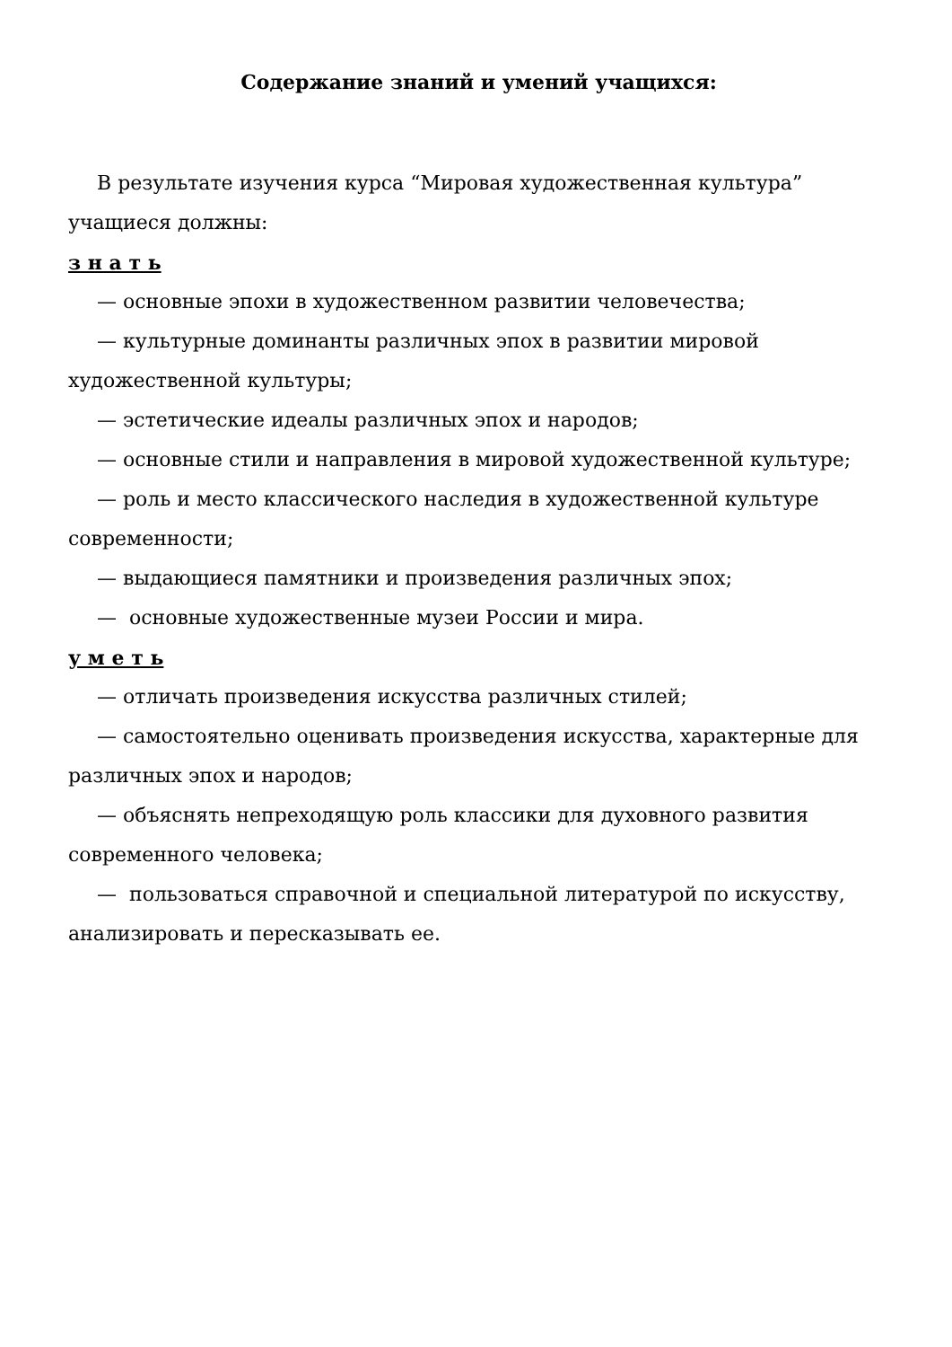Содержание знаний и умений учащихся:
В результате изучения курса “Мировая художественная культура” учащиеся должны:
з н а т ь
— основные эпохи в художественном развитии человечества;
— культурные доминанты различных эпох в развитии мировой художественной культуры;
— эстетические идеалы различных эпох и народов;
— основные стили и направления в мировой художественной культуре;
— роль и место классического наследия в художественной культуре современности;
— выдающиеся памятники и произведения различных эпох;
— основные художественные музеи России и мира.
у м е т ь
— отличать произведения искусства различных стилей;
— самостоятельно оценивать произведения искусства, характерные для различных эпох и народов;
— объяснять непреходящую роль классики для духовного развития современного человека;
— пользоваться справочной и специальной литературой по искусству,
анализировать и пересказывать ее.